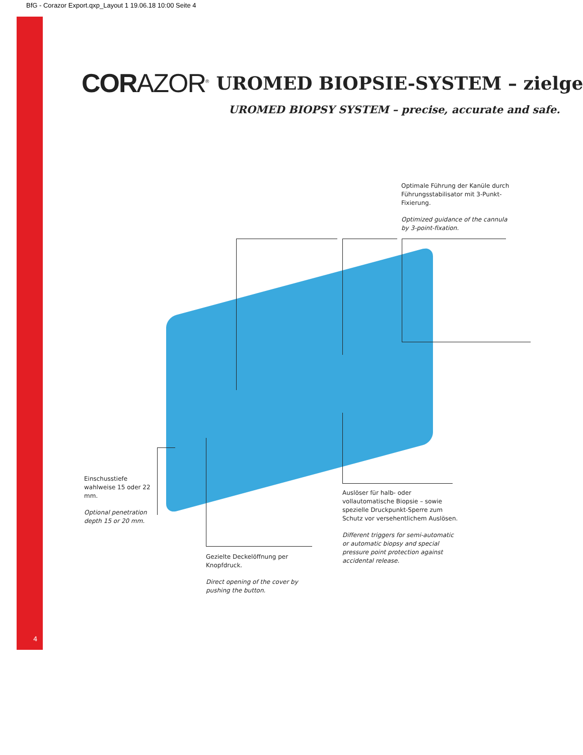BfG - Corazor Export.qxp_Layout 1 19.06.18 10:00 Seite 4
CORAZOR<sup>®</sup> UROMED BIOPSIE-SYSTEM – zielge
UROMED BIOPSY SYSTEM – precise, accurate and safe.
Optimale Führung der Kanüle durch Führungsstabilisator mit 3-Punkt-Fixierung.
Optimized guidance of the cannula by 3-point-fixation.
Einschusstiefe wahlweise 15 oder 22 mm.
Optional penetration depth 15 or 20 mm.
Auslöser für halb- oder vollautomatische Biopsie – sowie spezielle Druckpunkt-Sperre zum Schutz vor versehentlichem Auslösen.
Different triggers for semi-automatic or automatic biopsy and special pressure point protection against accidental release.
Gezielte Deckelöffnung per Knopfdruck.
Direct opening of the cover by pushing the button.
4